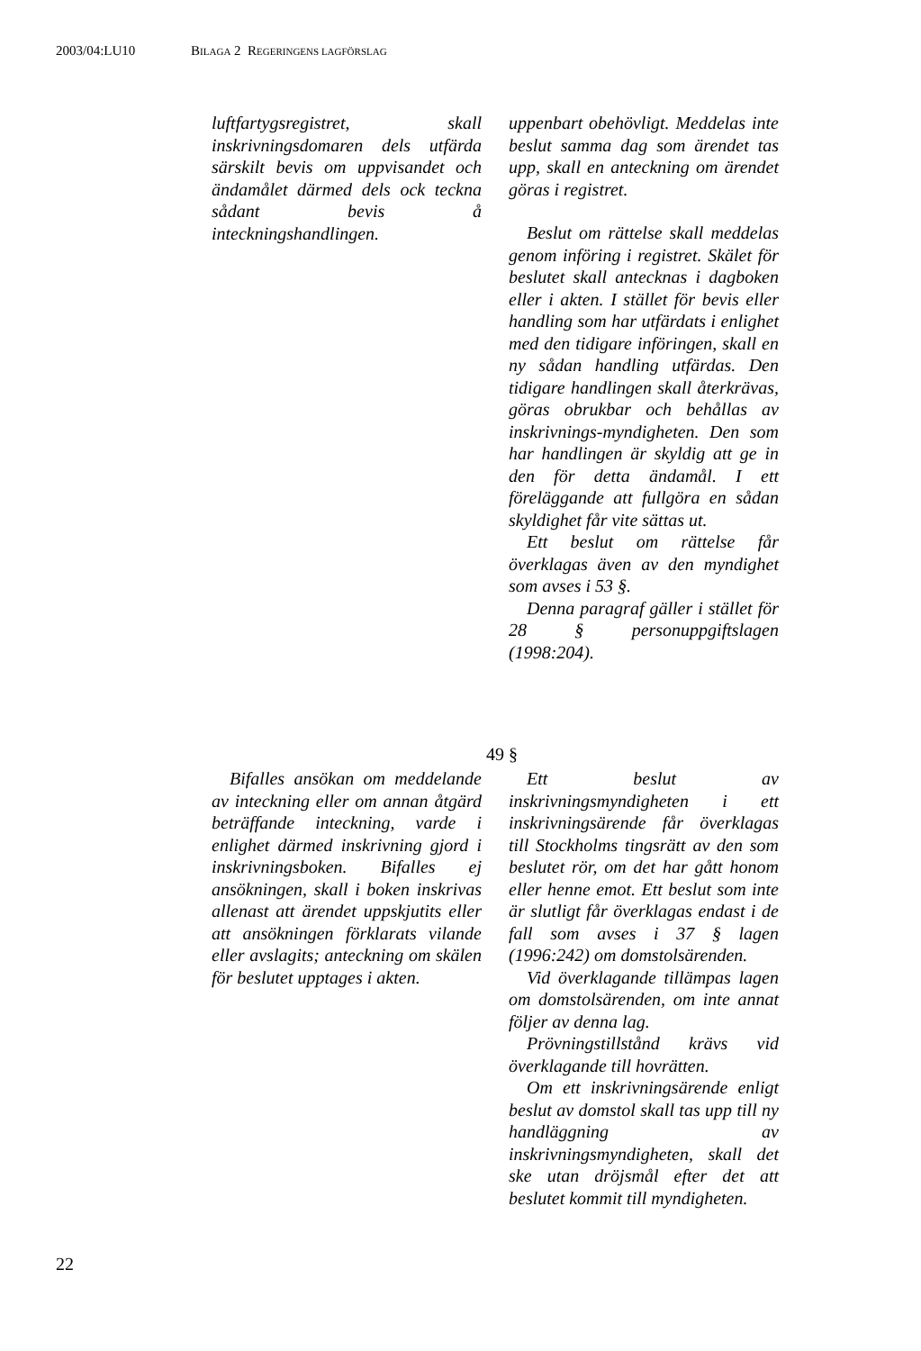2003/04:LU10 B ILAGA 2 R EGERINGENS LAGFÖRSLAG
luftfartygsregistret, skall inskrivningsdomaren dels utfärda särskilt bevis om uppvisandet och ändamålet därmed dels ock teckna sådant bevis å inteckningshandlingen.
uppenbart obehövligt. Meddelas inte beslut samma dag som ärendet tas upp, skall en anteckning om ärendet göras i registret.
Beslut om rättelse skall meddelas genom införing i registret. Skälet för beslutet skall antecknas i dagboken eller i akten. I stället för bevis eller handling som har utfärdats i enlighet med den tidigare införingen, skall en ny sådan handling utfärdas. Den tidigare handlingen skall återkrävas, göras obrukbar och behållas av inskrivnings-myndigheten. Den som har handlingen är skyldig att ge in den för detta ändamål. I ett föreläggande att fullgöra en sådan skyldighet får vite sättas ut.
Ett beslut om rättelse får överklagas även av den myndighet som avses i 53 §.
Denna paragraf gäller i stället för 28 § personuppgiftslagen (1998:204).
49 §
Bifalles ansökan om meddelande av inteckning eller om annan åtgärd beträffande inteckning, varde i enlighet därmed inskrivning gjord i inskrivningsboken. Bifalles ej ansökningen, skall i boken inskrivas allenast att ärendet uppskjutits eller att ansökningen förklarats vilande eller avslagits; anteckning om skälen för beslutet upptages i akten.
Ett beslut av inskrivningsmyndigheten i ett inskrivningsärende får överklagas till Stockholms tingsrätt av den som beslutet rör, om det har gått honom eller henne emot. Ett beslut som inte är slutligt får överklagas endast i de fall som avses i 37 § lagen (1996:242) om domstolsärenden.
Vid överklagande tillämpas lagen om domstolsärenden, om inte annat följer av denna lag.
Prövningstillstånd krävs vid överklagande till hovrätten.
Om ett inskrivningsärende enligt beslut av domstol skall tas upp till ny handläggning av inskrivningsmyndigheten, skall det ske utan dröjsmål efter det att beslutet kommit till myndigheten.
22